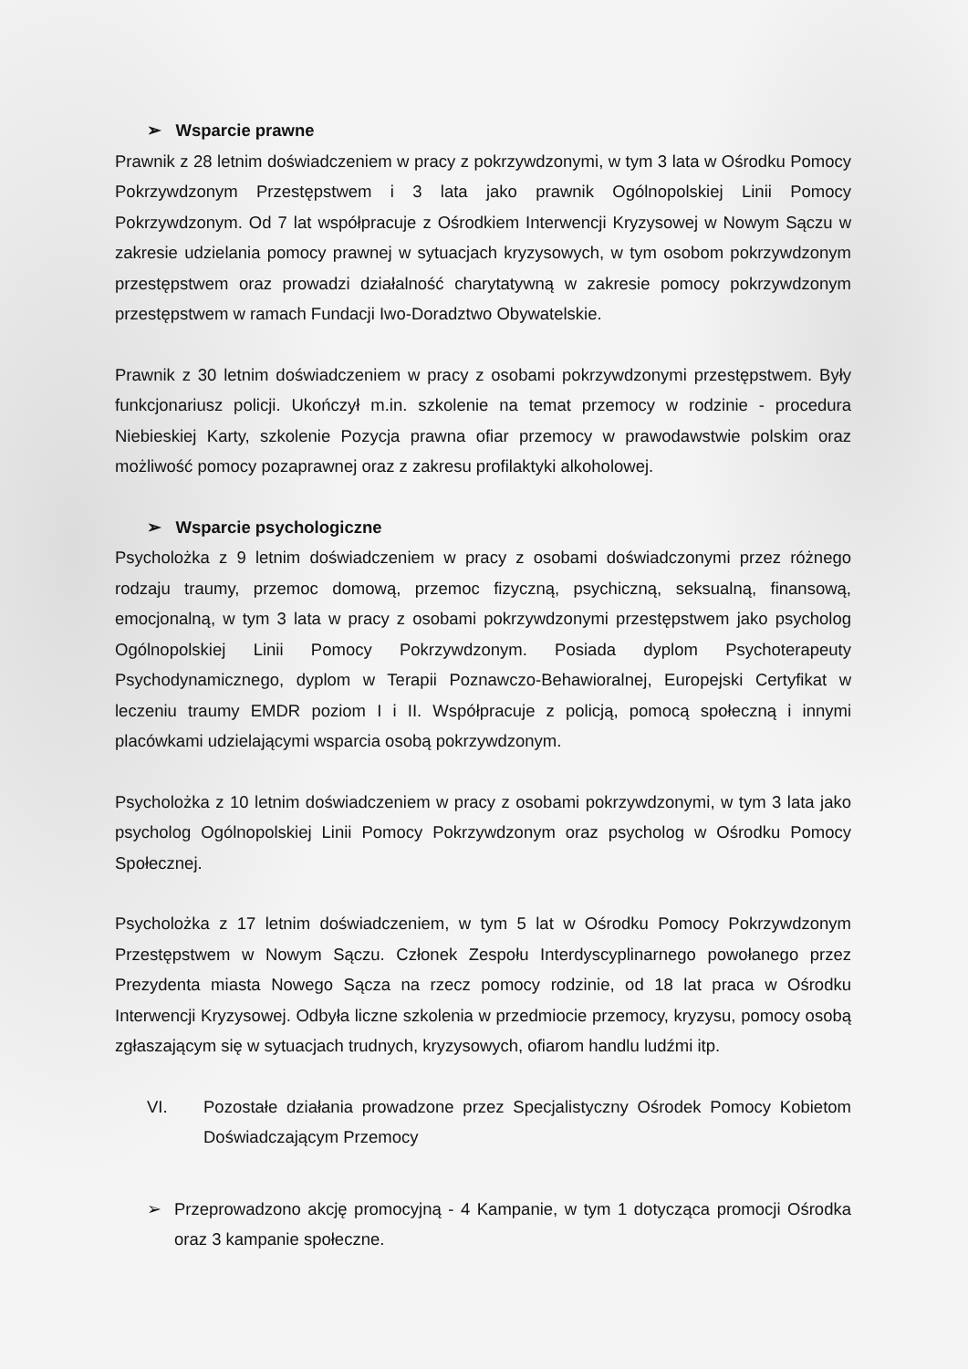➢ Wsparcie prawne
Prawnik z 28 letnim doświadczeniem w pracy z pokrzywdzonymi, w tym 3 lata w Ośrodku Pomocy Pokrzywdzonym Przestępstwem i 3 lata jako prawnik Ogólnopolskiej Linii Pomocy Pokrzywdzonym. Od 7 lat współpracuje z Ośrodkiem Interwencji Kryzysowej w Nowym Sączu w zakresie udzielania pomocy prawnej w sytuacjach kryzysowych, w tym osobom pokrzywdzonym przestępstwem oraz prowadzi działalność charytatywną w zakresie pomocy pokrzywdzonym przestępstwem w ramach Fundacji Iwo-Doradztwo Obywatelskie.
Prawnik z 30 letnim doświadczeniem w pracy z osobami pokrzywdzonymi przestępstwem. Były funkcjonariusz policji. Ukończył m.in. szkolenie na temat przemocy w rodzinie - procedura Niebieskiej Karty, szkolenie Pozycja prawna ofiar przemocy w prawodawstwie polskim oraz możliwość pomocy pozaprawnej oraz z zakresu profilaktyki alkoholowej.
➢ Wsparcie psychologiczne
Psycholożka z 9 letnim doświadczeniem w pracy z osobami doświadczonymi przez różnego rodzaju traumy, przemoc domową, przemoc fizyczną, psychiczną, seksualną, finansową, emocjonalną, w tym 3 lata w pracy z osobami pokrzywdzonymi przestępstwem jako psycholog Ogólnopolskiej Linii Pomocy Pokrzywdzonym. Posiada dyplom Psychoterapeuty Psychodynamicznego, dyplom w Terapii Poznawczo-Behawioralnej, Europejski Certyfikat w leczeniu traumy EMDR poziom I i II. Współpracuje z policją, pomocą społeczną i innymi placówkami udzielającymi wsparcia osobą pokrzywdzonym.
Psycholożka z 10 letnim doświadczeniem w pracy z osobami pokrzywdzonymi, w tym 3 lata jako psycholog Ogólnopolskiej Linii Pomocy Pokrzywdzonym oraz psycholog w Ośrodku Pomocy Społecznej.
Psycholożka z 17 letnim doświadczeniem, w tym 5 lat w Ośrodku Pomocy Pokrzywdzonym Przestępstwem w Nowym Sączu. Członek Zespołu Interdyscyplinarnego powołanego przez Prezydenta miasta Nowego Sącza na rzecz pomocy rodzinie, od 18 lat praca w Ośrodku Interwencji Kryzysowej. Odbyła liczne szkolenia w przedmiocie przemocy, kryzysu, pomocy osobą zgłaszającym się w sytuacjach trudnych, kryzysowych, ofiarom handlu ludźmi itp.
VI. Pozostałe działania prowadzone przez Specjalistyczny Ośrodek Pomocy Kobietom Doświadczającym Przemocy
➢ Przeprowadzono akcję promocyjną - 4 Kampanie, w tym 1 dotycząca promocji Ośrodka oraz 3 kampanie społeczne.